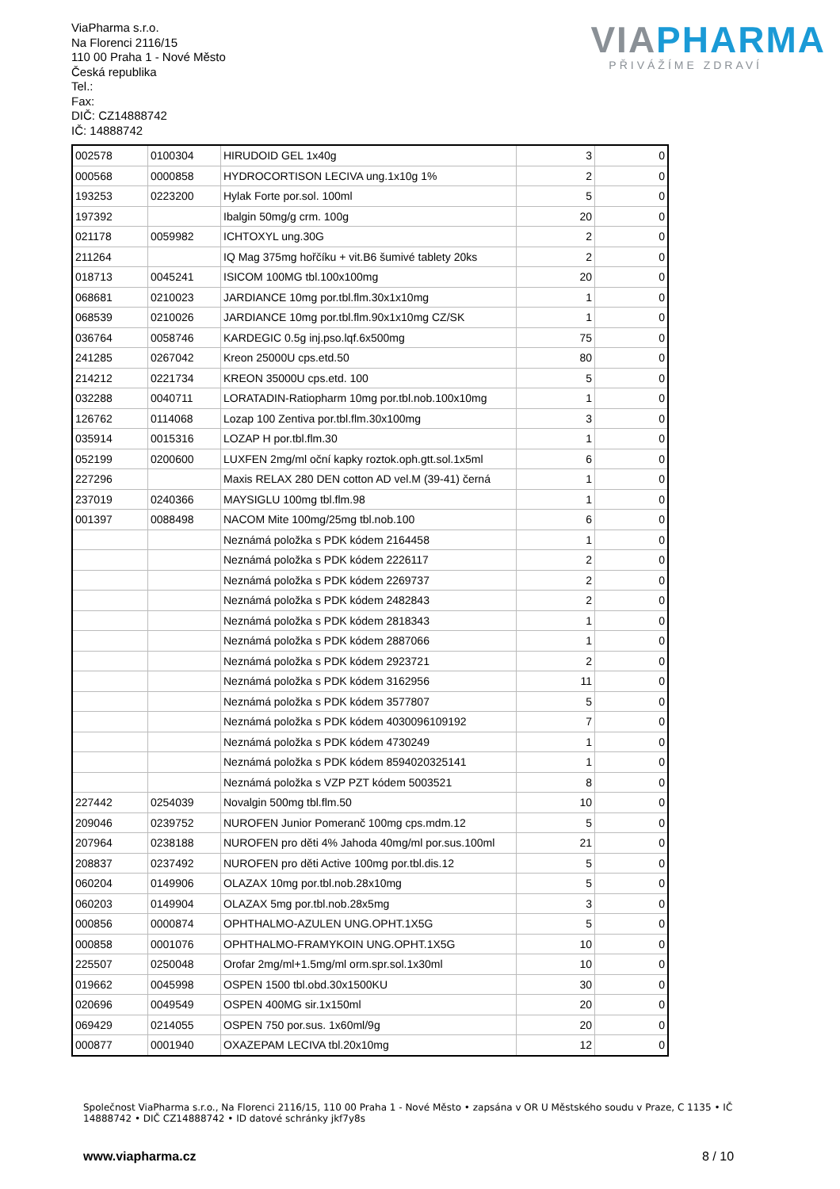ViaPharma s.r.o.
Na Florenci 2116/15
110 00 Praha 1 - Nové Město
Česká republika
Tel.:
Fax:
DIČ: CZ14888742
IČ: 14888742
VIA PHARMA
PŘIVÁŽÍME ZDRAVÍ
| 002578 | 0100304 | HIRUDOID GEL 1x40g | 3 | 0 |
| 000568 | 0000858 | HYDROCORTISON LECIVA ung.1x10g 1% | 2 | 0 |
| 193253 | 0223200 | Hylak Forte por.sol. 100ml | 5 | 0 |
| 197392 | | Ibalgin 50mg/g crm. 100g | 20 | 0 |
| 021178 | 0059982 | ICHTOXYL ung.30G | 2 | 0 |
| 211264 | | IQ Mag 375mg hořčíku + vit.B6 šumivé tablety 20ks | 2 | 0 |
| 018713 | 0045241 | ISICOM 100MG tbl.100x100mg | 20 | 0 |
| 068681 | 0210023 | JARDIANCE 10mg por.tbl.flm.30x1x10mg | 1 | 0 |
| 068539 | 0210026 | JARDIANCE 10mg por.tbl.flm.90x1x10mg CZ/SK | 1 | 0 |
| 036764 | 0058746 | KARDEGIC 0.5g inj.pso.lqf.6x500mg | 75 | 0 |
| 241285 | 0267042 | Kreon 25000U cps.etd.50 | 80 | 0 |
| 214212 | 0221734 | KREON 35000U cps.etd. 100 | 5 | 0 |
| 032288 | 0040711 | LORATADIN-Ratiopharm 10mg por.tbl.nob.100x10mg | 1 | 0 |
| 126762 | 0114068 | Lozap 100 Zentiva por.tbl.flm.30x100mg | 3 | 0 |
| 035914 | 0015316 | LOZAP H por.tbl.flm.30 | 1 | 0 |
| 052199 | 0200600 | LUXFEN 2mg/ml oční kapky roztok.oph.gtt.sol.1x5ml | 6 | 0 |
| 227296 | | Maxis RELAX 280 DEN cotton AD vel.M (39-41) černá | 1 | 0 |
| 237019 | 0240366 | MAYSIGLU 100mg tbl.flm.98 | 1 | 0 |
| 001397 | 0088498 | NACOM Mite 100mg/25mg tbl.nob.100 | 6 | 0 |
| | | Neznámá položka s PDK kódem 2164458 | 1 | 0 |
| | | Neznámá položka s PDK kódem 2226117 | 2 | 0 |
| | | Neznámá položka s PDK kódem 2269737 | 2 | 0 |
| | | Neznámá položka s PDK kódem 2482843 | 2 | 0 |
| | | Neznámá položka s PDK kódem 2818343 | 1 | 0 |
| | | Neznámá položka s PDK kódem 2887066 | 1 | 0 |
| | | Neznámá položka s PDK kódem 2923721 | 2 | 0 |
| | | Neznámá položka s PDK kódem 3162956 | 11 | 0 |
| | | Neznámá položka s PDK kódem 3577807 | 5 | 0 |
| | | Neznámá položka s PDK kódem 4030096109192 | 7 | 0 |
| | | Neznámá položka s PDK kódem 4730249 | 1 | 0 |
| | | Neznámá položka s PDK kódem 8594020325141 | 1 | 0 |
| | | Neznámá položka s VZP PZT kódem 5003521 | 8 | 0 |
| 227442 | 0254039 | Novalgin 500mg tbl.flm.50 | 10 | 0 |
| 209046 | 0239752 | NUROFEN Junior Pomeranč 100mg cps.mdm.12 | 5 | 0 |
| 207964 | 0238188 | NUROFEN pro děti 4% Jahoda 40mg/ml por.sus.100ml | 21 | 0 |
| 208837 | 0237492 | NUROFEN pro děti Active 100mg por.tbl.dis.12 | 5 | 0 |
| 060204 | 0149906 | OLAZAX 10mg por.tbl.nob.28x10mg | 5 | 0 |
| 060203 | 0149904 | OLAZAX 5mg por.tbl.nob.28x5mg | 3 | 0 |
| 000856 | 0000874 | OPHTHALMO-AZULEN UNG.OPHT.1X5G | 5 | 0 |
| 000858 | 0001076 | OPHTHALMO-FRAMYKOIN UNG.OPHT.1X5G | 10 | 0 |
| 225507 | 0250048 | Orofar 2mg/ml+1.5mg/ml orm.spr.sol.1x30ml | 10 | 0 |
| 019662 | 0045998 | OSPEN 1500 tbl.obd.30x1500KU | 30 | 0 |
| 020696 | 0049549 | OSPEN 400MG sir.1x150ml | 20 | 0 |
| 069429 | 0214055 | OSPEN 750 por.sus. 1x60ml/9g | 20 | 0 |
| 000877 | 0001940 | OXAZEPAM LECIVA tbl.20x10mg | 12 | 0 |
Společnost ViaPharma s.r.o., Na Florenci 2116/15, 110 00 Praha 1 - Nové Město • zapsána v OR U Městského soudu v Praze, C 1135 • IČ 14888742 • DIČ CZ14888742 • ID datové schránky jkf7y8s
www.viapharma.cz 8 / 10